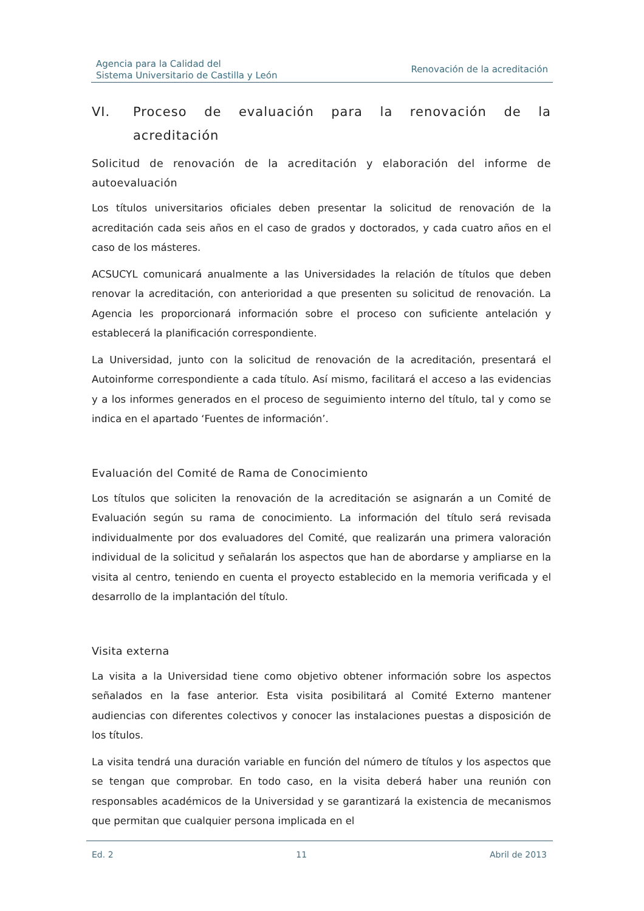Agencia para la Calidad del
Sistema Universitario de Castilla y León
Renovación de la acreditación
VI. Proceso de evaluación para la renovación de la acreditación
Solicitud de renovación de la acreditación y elaboración del informe de autoevaluación
Los títulos universitarios oficiales deben presentar la solicitud de renovación de la acreditación cada seis años en el caso de grados y doctorados, y cada cuatro años en el caso de los másteres.
ACSUCYL comunicará anualmente a las Universidades la relación de títulos que deben renovar la acreditación, con anterioridad a que presenten su solicitud de renovación. La Agencia les proporcionará información sobre el proceso con suficiente antelación y establecerá la planificación correspondiente.
La Universidad, junto con la solicitud de renovación de la acreditación, presentará el Autoinforme correspondiente a cada título. Así mismo, facilitará el acceso a las evidencias y a los informes generados en el proceso de seguimiento interno del título, tal y como se indica en el apartado ‘Fuentes de información’.
Evaluación del Comité de Rama de Conocimiento
Los títulos que soliciten la renovación de la acreditación se asignarán a un Comité de Evaluación según su rama de conocimiento. La información del título será revisada individualmente por dos evaluadores del Comité, que realizarán una primera valoración individual de la solicitud y señalarán los aspectos que han de abordarse y ampliarse en la visita al centro, teniendo en cuenta el proyecto establecido en la memoria verificada y el desarrollo de la implantación del título.
Visita externa
La visita a la Universidad tiene como objetivo obtener información sobre los aspectos señalados en la fase anterior. Esta visita posibilitará al Comité Externo mantener audiencias con diferentes colectivos y conocer las instalaciones puestas a disposición de los títulos.
La visita tendrá una duración variable en función del número de títulos y los aspectos que se tengan que comprobar. En todo caso, en la visita deberá haber una reunión con responsables académicos de la Universidad y se garantizará la existencia de mecanismos que permitan que cualquier persona implicada en el
Ed. 2 11 Abril de 2013